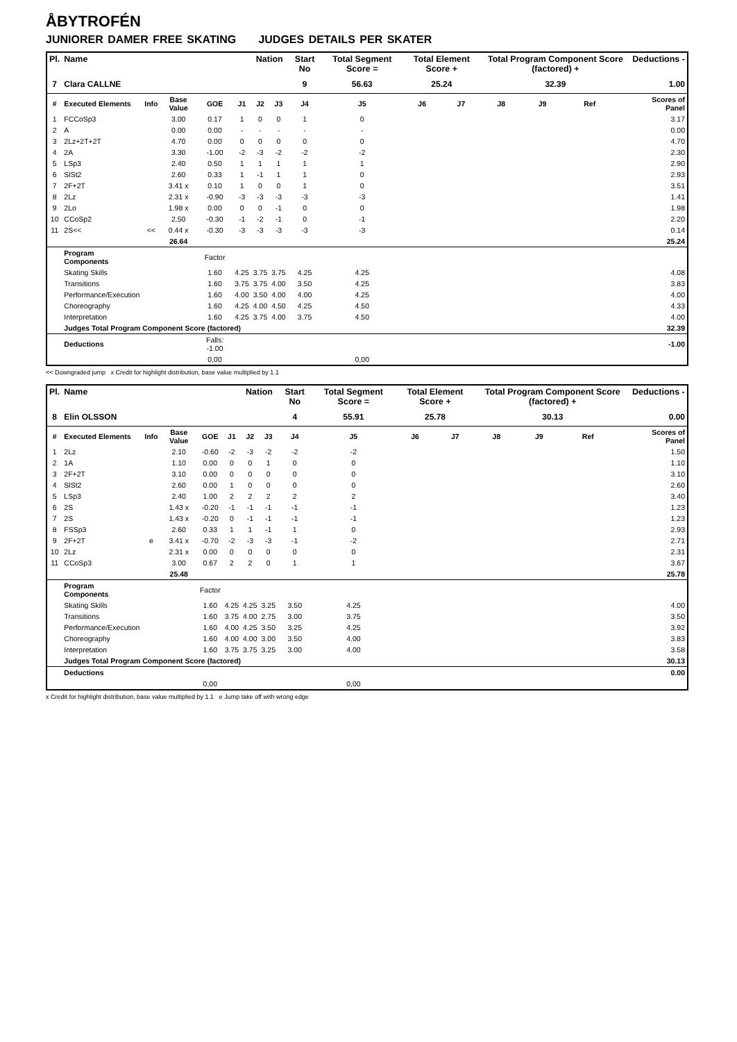ÅBYTROFÉN
JUNIORER DAMER FREE SKATING JUDGES DETAILS PER SKATER
| Pl. | Name | | | | | Nation | | Start No | Total Segment Score = | Total Element Score + | | Total Program Component Score (factored) + | | | | Deductions - |
| --- | --- | --- | --- | --- | --- | --- | --- | --- | --- | --- | --- | --- | --- | --- | --- | --- |
| 7 | Clara CALLNE | | | | | | | 9 | 56.63 | 25.24 | | 32.39 | | | | 1.00 |
| # | Executed Elements | Info | Base Value | GOE | J1 | J2 | J3 | J4 | J5 | J6 | J7 | J8 | J9 | Ref | | Scores of Panel |
| 1 | FCCoSp3 | | 3.00 | 0.17 | 1 | 0 | 0 | 1 | 0 | | | | | | | 3.17 |
| 2 | A | | 0.00 | 0.00 | - | - | - | - | - | | | | | | | 0.00 |
| 3 | 2Lz+2T+2T | | 4.70 | 0.00 | 0 | 0 | 0 | 0 | 0 | | | | | | | 4.70 |
| 4 | 2A | | 3.30 | -1.00 | -2 | -3 | -2 | -2 | -2 | | | | | | | 2.30 |
| 5 | LSp3 | | 2.40 | 0.50 | 1 | 1 | 1 | 1 | 1 | | | | | | | 2.90 |
| 6 | SlSt2 | | 2.60 | 0.33 | 1 | -1 | 1 | 1 | 0 | | | | | | | 2.93 |
| 7 | 2F+2T | | 3.41 x | 0.10 | 1 | 0 | 0 | 1 | 0 | | | | | | | 3.51 |
| 8 | 2Lz | | 2.31 x | -0.90 | -3 | -3 | -3 | -3 | -3 | | | | | | | 1.41 |
| 9 | 2Lo | | 1.98 x | 0.00 | 0 | 0 | -1 | 0 | 0 | | | | | | | 1.98 |
| 10 | CCoSp2 | | 2.50 | -0.30 | -1 | -2 | -1 | 0 | -1 | | | | | | | 2.20 |
| 11 | 2S<< | << | 0.44 x | -0.30 | -3 | -3 | -3 | -3 | -3 | | | | | | | 0.14 |
| | | | 26.64 | | | | | | | | | | | | | 25.24 |
| | Program Components | | | Factor | | | | | | | | | | | | |
| | Skating Skills | | | 1.60 | 4.25 | 3.75 | 3.75 | 4.25 | 4.25 | | | | | | | 4.08 |
| | Transitions | | | 1.60 | 3.75 | 3.75 | 4.00 | 3.50 | 4.25 | | | | | | | 3.83 |
| | Performance/Execution | | | 1.60 | 4.00 | 3.50 | 4.00 | 4.00 | 4.25 | | | | | | | 4.00 |
| | Choreography | | | 1.60 | 4.25 | 4.00 | 4.50 | 4.25 | 4.50 | | | | | | | 4.33 |
| | Interpretation | | | 1.60 | 4.25 | 3.75 | 4.00 | 3.75 | 4.50 | | | | | | | 4.00 |
| | Judges Total Program Component Score (factored) | | | | | | | | | | | | | | | 32.39 |
| | Deductions | | | Falls: -1.00 | | | | | | | | | | | | -1.00 |
| | | | | 0,00 | | | | | 0,00 | | | | | | | |
<< Downgraded jump x Credit for highlight distribution, base value multiplied by 1.1
| Pl. | Name | | | | | Nation | | Start No | Total Segment Score = | Total Element Score + | | Total Program Component Score (factored) + | | | | Deductions - |
| --- | --- | --- | --- | --- | --- | --- | --- | --- | --- | --- | --- | --- | --- | --- | --- | --- |
| 8 | Elin OLSSON | | | | | | | 4 | 55.91 | 25.78 | | 30.13 | | | | 0.00 |
| # | Executed Elements | Info | Base Value | GOE | J1 | J2 | J3 | J4 | J5 | J6 | J7 | J8 | J9 | Ref | | Scores of Panel |
| 1 | 2Lz | | 2.10 | -0.60 | -2 | -3 | -2 | -2 | -2 | | | | | | | 1.50 |
| 2 | 1A | | 1.10 | 0.00 | 0 | 0 | 1 | 0 | 0 | | | | | | | 1.10 |
| 3 | 2F+2T | | 3.10 | 0.00 | 0 | 0 | 0 | 0 | 0 | | | | | | | 3.10 |
| 4 | SlSt2 | | 2.60 | 0.00 | 1 | 0 | 0 | 0 | 0 | | | | | | | 2.60 |
| 5 | LSp3 | | 2.40 | 1.00 | 2 | 2 | 2 | 2 | 2 | | | | | | | 3.40 |
| 6 | 2S | | 1.43 x | -0.20 | -1 | -1 | -1 | -1 | -1 | | | | | | | 1.23 |
| 7 | 2S | | 1.43 x | -0.20 | 0 | -1 | -1 | -1 | -1 | | | | | | | 1.23 |
| 8 | FSSp3 | | 2.60 | 0.33 | 1 | 1 | -1 | 1 | 0 | | | | | | | 2.93 |
| 9 | 2F+2T | e | 3.41 x | -0.70 | -2 | -3 | -3 | -1 | -2 | | | | | | | 2.71 |
| 10 | 2Lz | | 2.31 x | 0.00 | 0 | 0 | 0 | 0 | 0 | | | | | | | 2.31 |
| 11 | CCoSp3 | | 3.00 | 0.67 | 2 | 2 | 0 | 1 | 1 | | | | | | | 3.67 |
| | | | 25.48 | | | | | | | | | | | | | 25.78 |
| | Program Components | | | Factor | | | | | | | | | | | | |
| | Skating Skills | | | 1.60 | 4.25 | 4.25 | 3.25 | 3.50 | 4.25 | | | | | | | 4.00 |
| | Transitions | | | 1.60 | 3.75 | 4.00 | 2.75 | 3.00 | 3.75 | | | | | | | 3.50 |
| | Performance/Execution | | | 1.60 | 4.00 | 4.25 | 3.50 | 3.25 | 4.25 | | | | | | | 3.92 |
| | Choreography | | | 1.60 | 4.00 | 4.00 | 3.00 | 3.50 | 4.00 | | | | | | | 3.83 |
| | Interpretation | | | 1.60 | 3.75 | 3.75 | 3.25 | 3.00 | 4.00 | | | | | | | 3.58 |
| | Judges Total Program Component Score (factored) | | | | | | | | | | | | | | | 30.13 |
| | Deductions | | | | | | | | | | | | | | | 0.00 |
| | | | | 0,00 | | | | | 0,00 | | | | | | | |
x Credit for highlight distribution, base value multiplied by 1.1 e Jump take off with wrong edge